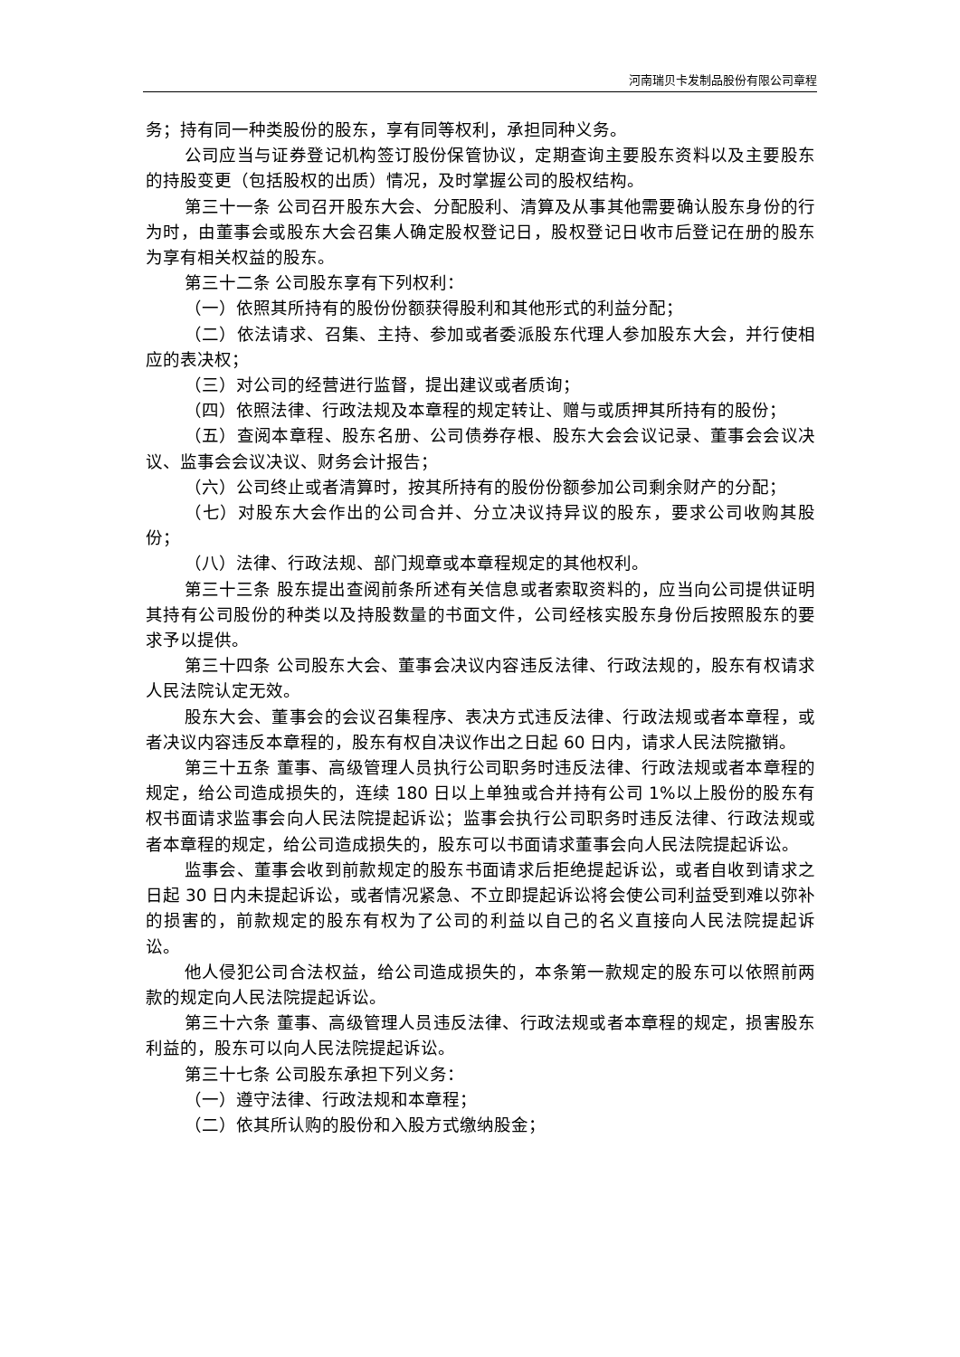河南瑞贝卡发制品股份有限公司章程
务；持有同一种类股份的股东，享有同等权利，承担同种义务。
公司应当与证券登记机构签订股份保管协议，定期查询主要股东资料以及主要股东的持股变更（包括股权的出质）情况，及时掌握公司的股权结构。
第三十一条 公司召开股东大会、分配股利、清算及从事其他需要确认股东身份的行为时，由董事会或股东大会召集人确定股权登记日，股权登记日收市后登记在册的股东为享有相关权益的股东。
第三十二条 公司股东享有下列权利：
（一）依照其所持有的股份份额获得股利和其他形式的利益分配；
（二）依法请求、召集、主持、参加或者委派股东代理人参加股东大会，并行使相应的表决权；
（三）对公司的经营进行监督，提出建议或者质询；
（四）依照法律、行政法规及本章程的规定转让、赠与或质押其所持有的股份；
（五）查阅本章程、股东名册、公司债券存根、股东大会会议记录、董事会会议决议、监事会会议决议、财务会计报告；
（六）公司终止或者清算时，按其所持有的股份份额参加公司剩余财产的分配；
（七）对股东大会作出的公司合并、分立决议持异议的股东，要求公司收购其股份；
（八）法律、行政法规、部门规章或本章程规定的其他权利。
第三十三条 股东提出查阅前条所述有关信息或者索取资料的，应当向公司提供证明其持有公司股份的种类以及持股数量的书面文件，公司经核实股东身份后按照股东的要求予以提供。
第三十四条 公司股东大会、董事会决议内容违反法律、行政法规的，股东有权请求人民法院认定无效。
股东大会、董事会的会议召集程序、表决方式违反法律、行政法规或者本章程，或者决议内容违反本章程的，股东有权自决议作出之日起 60 日内，请求人民法院撤销。
第三十五条 董事、高级管理人员执行公司职务时违反法律、行政法规或者本章程的规定，给公司造成损失的，连续 180 日以上单独或合并持有公司 1%以上股份的股东有权书面请求监事会向人民法院提起诉讼；监事会执行公司职务时违反法律、行政法规或者本章程的规定，给公司造成损失的，股东可以书面请求董事会向人民法院提起诉讼。
监事会、董事会收到前款规定的股东书面请求后拒绝提起诉讼，或者自收到请求之日起 30 日内未提起诉讼，或者情况紧急、不立即提起诉讼将会使公司利益受到难以弥补的损害的，前款规定的股东有权为了公司的利益以自己的名义直接向人民法院提起诉讼。
他人侵犯公司合法权益，给公司造成损失的，本条第一款规定的股东可以依照前两款的规定向人民法院提起诉讼。
第三十六条 董事、高级管理人员违反法律、行政法规或者本章程的规定，损害股东利益的，股东可以向人民法院提起诉讼。
第三十七条 公司股东承担下列义务：
（一）遵守法律、行政法规和本章程；
（二）依其所认购的股份和入股方式缴纳股金；